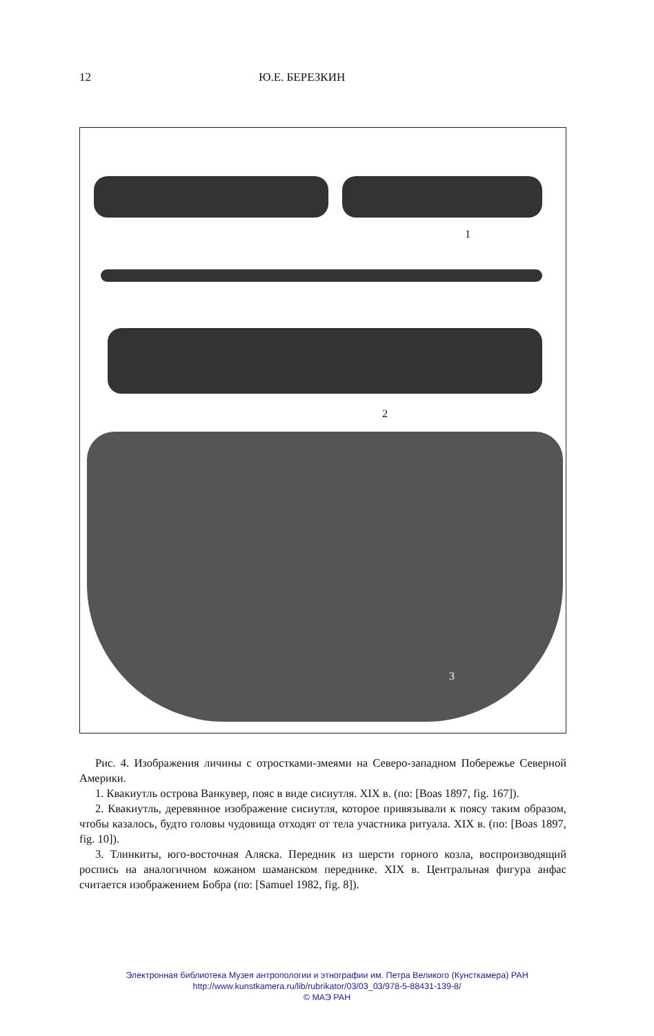12 Ю.Е. БЕРЕЗКИН
1
2
3
Рис. 4. Изображения личины с отростками-змеями на Северо-западном Побережье Северной Америки.
1. Квакиутль острова Ванкувер, пояс в виде сисиутля. XIX в. (по: [Boas 1897, fig. 167]).
2. Квакиутль, деревянное изображение сисиутля, которое привязывали к поясу таким образом, чтобы казалось, будто головы чудовища отходят от тела участника ритуала. XIX в. (по: [Boas 1897, fig. 10]).
3. Тлинкиты, юго-восточная Аляска. Передник из шерсти горного козла, воспроизводящий роспись на аналогичном кожаном шаманском переднике. XIX в. Центральная фигура анфас считается изображением Бобра (по: [Samuel 1982, fig. 8]).
Электронная библиотека Музея антропологии и этнографии им. Петра Великого (Кунсткамера) РАН
http://www.kunstkamera.ru/lib/rubrikator/03/03_03/978-5-88431-139-8/
© МАЭ РАН